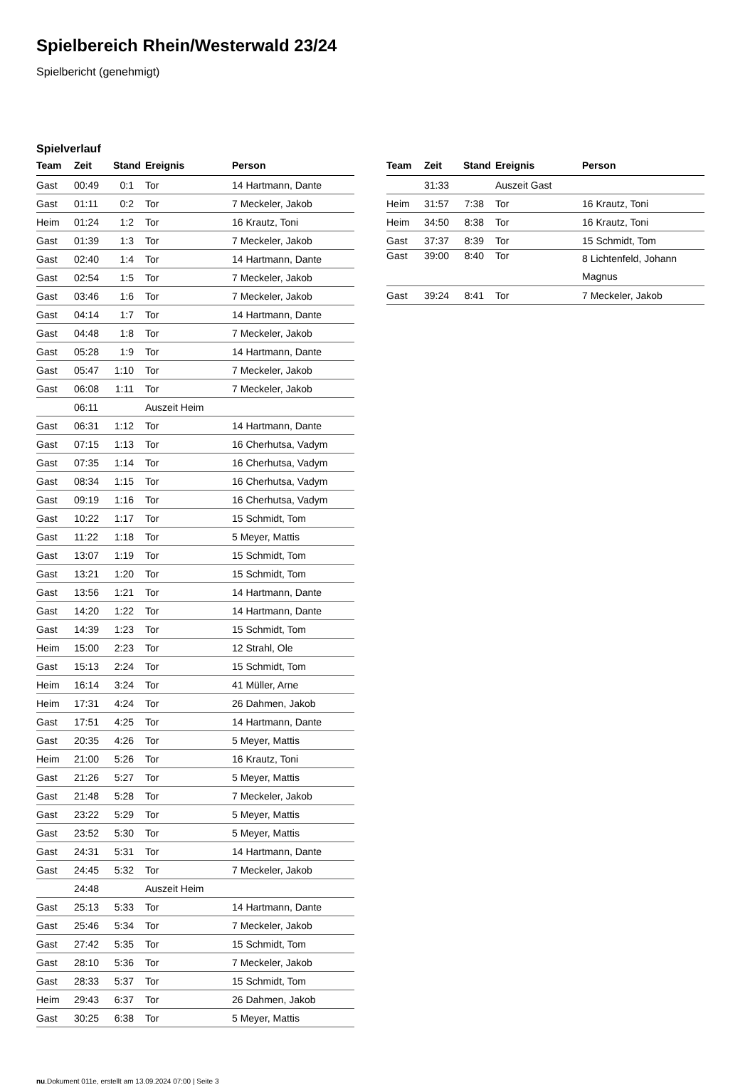Spielbereich Rhein/Westerwald 23/24
Spielbericht (genehmigt)
Spielverlauf
| Team | Zeit | Stand | Ereignis | Person |
| --- | --- | --- | --- | --- |
| Gast | 00:49 | 0:1 | Tor | 14 Hartmann, Dante |
| Gast | 01:11 | 0:2 | Tor | 7 Meckeler, Jakob |
| Heim | 01:24 | 1:2 | Tor | 16 Krautz, Toni |
| Gast | 01:39 | 1:3 | Tor | 7 Meckeler, Jakob |
| Gast | 02:40 | 1:4 | Tor | 14 Hartmann, Dante |
| Gast | 02:54 | 1:5 | Tor | 7 Meckeler, Jakob |
| Gast | 03:46 | 1:6 | Tor | 7 Meckeler, Jakob |
| Gast | 04:14 | 1:7 | Tor | 14 Hartmann, Dante |
| Gast | 04:48 | 1:8 | Tor | 7 Meckeler, Jakob |
| Gast | 05:28 | 1:9 | Tor | 14 Hartmann, Dante |
| Gast | 05:47 | 1:10 | Tor | 7 Meckeler, Jakob |
| Gast | 06:08 | 1:11 | Tor | 7 Meckeler, Jakob |
| | 06:11 | | Auszeit Heim | |
| Gast | 06:31 | 1:12 | Tor | 14 Hartmann, Dante |
| Gast | 07:15 | 1:13 | Tor | 16 Cherhutsa, Vadym |
| Gast | 07:35 | 1:14 | Tor | 16 Cherhutsa, Vadym |
| Gast | 08:34 | 1:15 | Tor | 16 Cherhutsa, Vadym |
| Gast | 09:19 | 1:16 | Tor | 16 Cherhutsa, Vadym |
| Gast | 10:22 | 1:17 | Tor | 15 Schmidt, Tom |
| Gast | 11:22 | 1:18 | Tor | 5 Meyer, Mattis |
| Gast | 13:07 | 1:19 | Tor | 15 Schmidt, Tom |
| Gast | 13:21 | 1:20 | Tor | 15 Schmidt, Tom |
| Gast | 13:56 | 1:21 | Tor | 14 Hartmann, Dante |
| Gast | 14:20 | 1:22 | Tor | 14 Hartmann, Dante |
| Gast | 14:39 | 1:23 | Tor | 15 Schmidt, Tom |
| Heim | 15:00 | 2:23 | Tor | 12 Strahl, Ole |
| Gast | 15:13 | 2:24 | Tor | 15 Schmidt, Tom |
| Heim | 16:14 | 3:24 | Tor | 41 Müller, Arne |
| Heim | 17:31 | 4:24 | Tor | 26 Dahmen, Jakob |
| Gast | 17:51 | 4:25 | Tor | 14 Hartmann, Dante |
| Gast | 20:35 | 4:26 | Tor | 5 Meyer, Mattis |
| Heim | 21:00 | 5:26 | Tor | 16 Krautz, Toni |
| Gast | 21:26 | 5:27 | Tor | 5 Meyer, Mattis |
| Gast | 21:48 | 5:28 | Tor | 7 Meckeler, Jakob |
| Gast | 23:22 | 5:29 | Tor | 5 Meyer, Mattis |
| Gast | 23:52 | 5:30 | Tor | 5 Meyer, Mattis |
| Gast | 24:31 | 5:31 | Tor | 14 Hartmann, Dante |
| Gast | 24:45 | 5:32 | Tor | 7 Meckeler, Jakob |
| | 24:48 | | Auszeit Heim | |
| Gast | 25:13 | 5:33 | Tor | 14 Hartmann, Dante |
| Gast | 25:46 | 5:34 | Tor | 7 Meckeler, Jakob |
| Gast | 27:42 | 5:35 | Tor | 15 Schmidt, Tom |
| Gast | 28:10 | 5:36 | Tor | 7 Meckeler, Jakob |
| Gast | 28:33 | 5:37 | Tor | 15 Schmidt, Tom |
| Heim | 29:43 | 6:37 | Tor | 26 Dahmen, Jakob |
| Gast | 30:25 | 6:38 | Tor | 5 Meyer, Mattis |
| Team | Zeit | Stand | Ereignis | Person |
| --- | --- | --- | --- | --- |
| | 31:33 | | Auszeit Gast | |
| Heim | 31:57 | 7:38 | Tor | 16 Krautz, Toni |
| Heim | 34:50 | 8:38 | Tor | 16 Krautz, Toni |
| Gast | 37:37 | 8:39 | Tor | 15 Schmidt, Tom |
| Gast | 39:00 | 8:40 | Tor | 8 Lichtenfeld, Johann Magnus |
| Gast | 39:24 | 8:41 | Tor | 7 Meckeler, Jakob |
nu.Dokument 011e, erstellt am 13.09.2024 07:00 | Seite 3